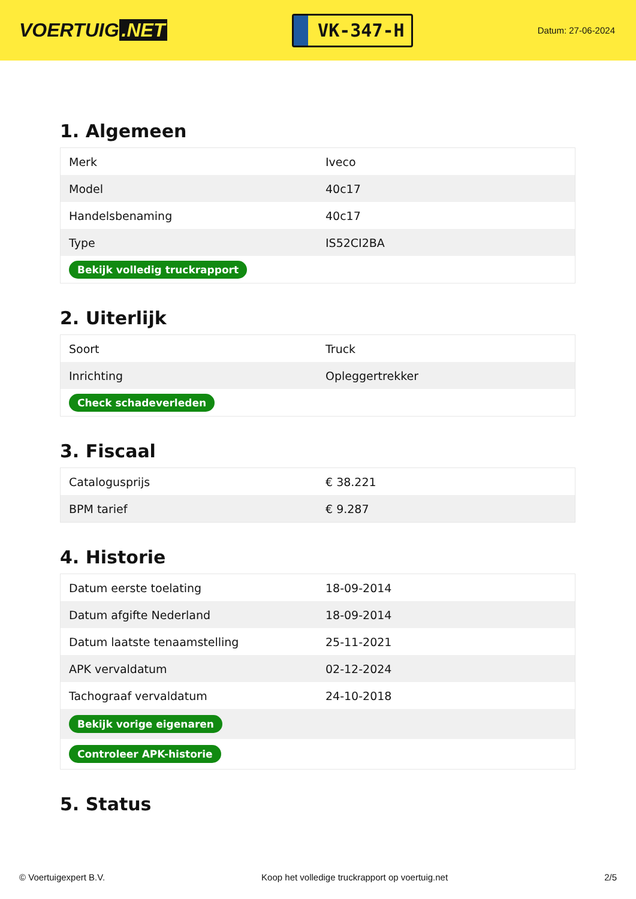VOERTUIG.NET
VK-347-H
Datum: 27-06-2024
1. Algemeen
| Merk | Iveco |
| Model | 40c17 |
| Handelsbenaming | 40c17 |
| Type | IS52CI2BA |
| Bekijk volledig truckrapport | |
2. Uiterlijk
| Soort | Truck |
| Inrichting | Opleggertrekker |
| Check schadeverleden | |
3. Fiscaal
| Catalogusprijs | € 38.221 |
| BPM tarief | € 9.287 |
4. Historie
| Datum eerste toelating | 18-09-2014 |
| Datum afgifte Nederland | 18-09-2014 |
| Datum laatste tenaamstelling | 25-11-2021 |
| APK vervaldatum | 02-12-2024 |
| Tachograaf vervaldatum | 24-10-2018 |
| Bekijk vorige eigenaren | |
| Controleer APK-historie | |
5. Status
© Voertuigexpert B.V. Koop het volledige truckrapport op voertuig.net 2/5